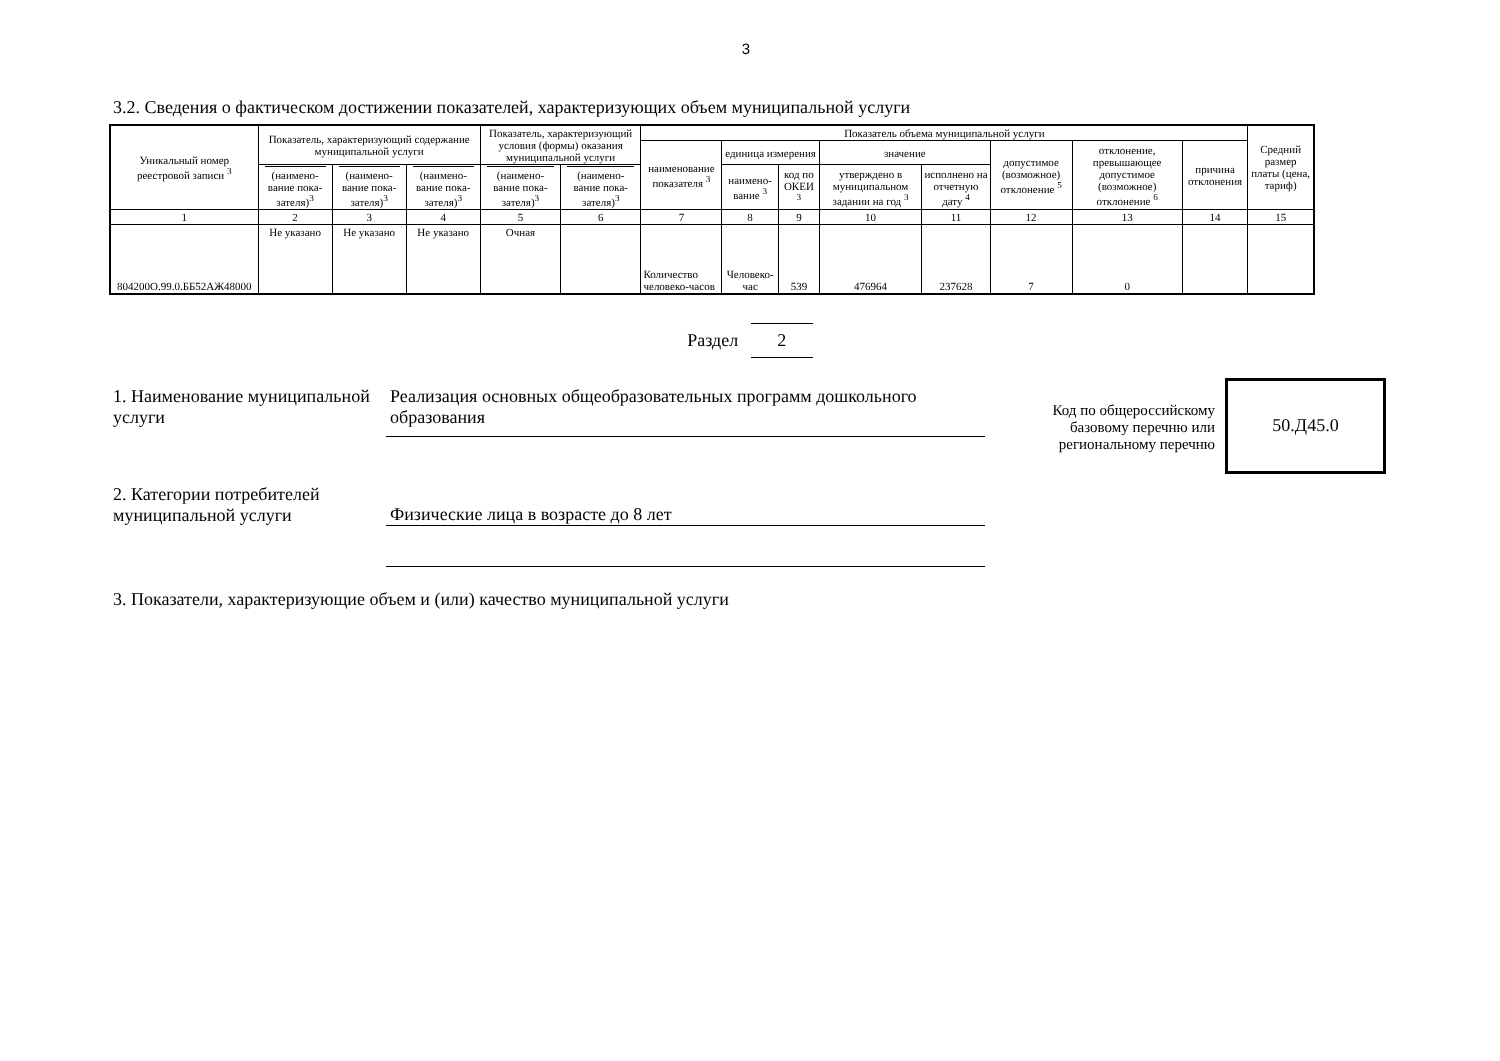3
3.2. Сведения о фактическом достижении показателей, характеризующих объем муниципальной услуги
| Уникальный номер реестровой записи <sup>3</sup> | Показатель, характеризующий содержание муниципальной услуги | | | Показатель, характеризующий условия (формы) оказания муниципальной услуги | | Показатель объема муниципальной услуги | | | | | | | | Средний размер платы (цена, тариф) |
| --- | --- | --- | --- | --- | --- | --- | --- | --- | --- | --- | --- | --- | --- | --- |
| | | | | | | наименование показателя <sup>3</sup> | единица измерения | | значение | | допустимое (возможное) отклонение <sup>5</sup> | отклонение, превышающее допустимое (возможное) отклонение <sup>6</sup> | причина отклонения | |
| | (наимено-вание пока-зателя)<sup>3</sup> | (наимено-вание пока-зателя)<sup>3</sup> | (наимено-вание пока-зателя)<sup>3</sup> | (наимено-вание пока-зателя)<sup>3</sup> | (наимено-вание пока-зателя)<sup>3</sup> | | наимено-вание <sup>3</sup> | код по ОКЕИ <sup>3</sup> | утверждено в муниципальном задании на год <sup>3</sup> | исполнено на отчетную дату <sup>4</sup> | | | | |
| 1 | 2 | 3 | 4 | 5 | 6 | 7 | 8 | 9 | 10 | 11 | 12 | 13 | 14 | 15 |
| 804200О.99.0.ББ52АЖ48000 | Не указано | Не указано | Не указано | Очная | | Количество человеко-часов | Человеко-час | 539 | 476964 | 237628 | 7 | 0 | | |
Раздел 2
1. Наименование муниципальной услуги
Реализация основных общеобразовательных программ дошкольного образования
Код по общероссийскому базовому перечню или региональному перечню
50.Д45.0
2. Категории потребителей муниципальной услуги
Физические лица в возрасте до 8 лет
3. Показатели, характеризующие объем и (или) качество муниципальной услуги